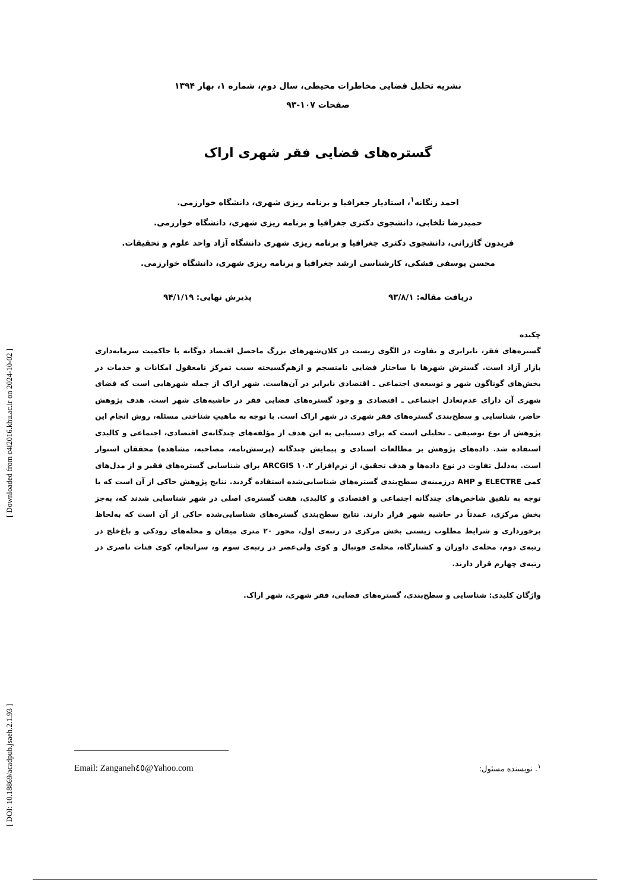[ Downloaded from c4i2016.khu.ac.ir on 2024-10-02 ]
[ DOI: 10.18869/acadpub.jsaeh.2.1.93 ]
نشریه تحلیل فضایی مخاطرات محیطی، سال دوم، شماره ۱، بهار ۱۳۹۴
صفحات ۱۰۷-۹۳
گستره‌های فضایی فقر شهری اراک
احمد زنگانه<sup>۱</sup>، استادیار جغرافیا و برنامه ریزی شهری، دانشگاه خوارزمی.
حمیدرضا تلخابی، دانشجوی دکتری جغرافیا و برنامه ریزی شهری، دانشگاه خوارزمی.
فریدون گازرانی، دانشجوی دکتری جغرافیا و برنامه ریزی شهری دانشگاه آزاد واحد علوم و تحقیقات.
محسن یوسفی فشکی، کارشناسی ارشد جغرافیا و برنامه ریزی شهری، دانشگاه خوارزمی.
دریافت مقاله: ۹۳/۸/۱ پذیرش نهایی: ۹۴/۱/۱۹
چکیده
گستره‌های فقر، نابرابری و تفاوت در الگوی زیست در کلان‌شهرهای بزرگ ماحصل اقتصاد دوگانه با حاکمیت سرمایه‌داری بازار آزاد است. گسترش شهرها با ساختار فضایی نامنسجم و ازهم‌گسیخته سبب تمرکز نامعقول امکانات و خدمات در بخش‌های گوناگون شهر و توسعه‌ی اجتماعی ـ اقتصادی نابرابر در آن‌هاست. شهر اراک از جمله شهرهایی است که فضای شهری آن دارای عدم‌تعادل اجتماعی ـ اقتصادی و وجود گستره‌های فضایی فقر در حاشیه‌های شهر است. هدف پژوهش حاضر، شناسایی و سطح‌بندی گستره‌های فقر شهری در شهر اراک است. با توجه به ماهیتِ شناختی مسئله، روش انجام این پژوهش از نوع توصیفی ـ تحلیلی است که برای دستیابی به این هدف از مؤلفه‌های چندگانه‌ی اقتصادی، اجتماعی و کالبدی استفاده شد. داده‌های پژوهش بر مطالعات اسنادی و پیمایش چندگانه (پرسش‌نامه، مصاحبه، مشاهده) محققان استوار است. به‌دلیل تفاوت در نوع داده‌ها و هدف تحقیق، از نرم‌افزار ARCGIS ۱۰.۲ برای شناسایی گستره‌های فقیر و از مدل‌های کمی ELECTRE و AHP درزمینه‌ی سطح‌بندی گستره‌های شناسایی‌شده استفاده گردید. نتایج پژوهش حاکی از آن است که با توجه به تلفیق شاخص‌های چندگانه اجتماعی و اقتصادی و کالبدی، هفت گستره‌ی اصلی در شهر شناسایی شدند که، به‌جز بخش مرکزی، عمدتاً در حاشیه شهر قرار دارند. نتایج سطح‌بندی گستره‌های شناسایی‌شده حاکی از آن است که به‌لحاظ برخورداری و شرایط مطلوب زیستی بخش مرکزی در رتبه‌ی اول، محور ۲۰ متری میقان و محله‌های رودکی و باغ‌خلج در رتبه‌ی دوم، محله‌ی داوران و کشتارگاه، محله‌ی فوتبال و کوی ولی‌عصر در رتبه‌ی سوم و، سرانجام، کوی قنات ناصری در رتبه‌ی چهارم قرار دارند.
واژگان کلیدی: شناسایی و سطح‌بندی، گستره‌های فضایی، فقر شهری، شهر اراک.
<sup>۱</sup>. نویسنده مسئول: Email: Zanganeh٤٥@Yahoo.com